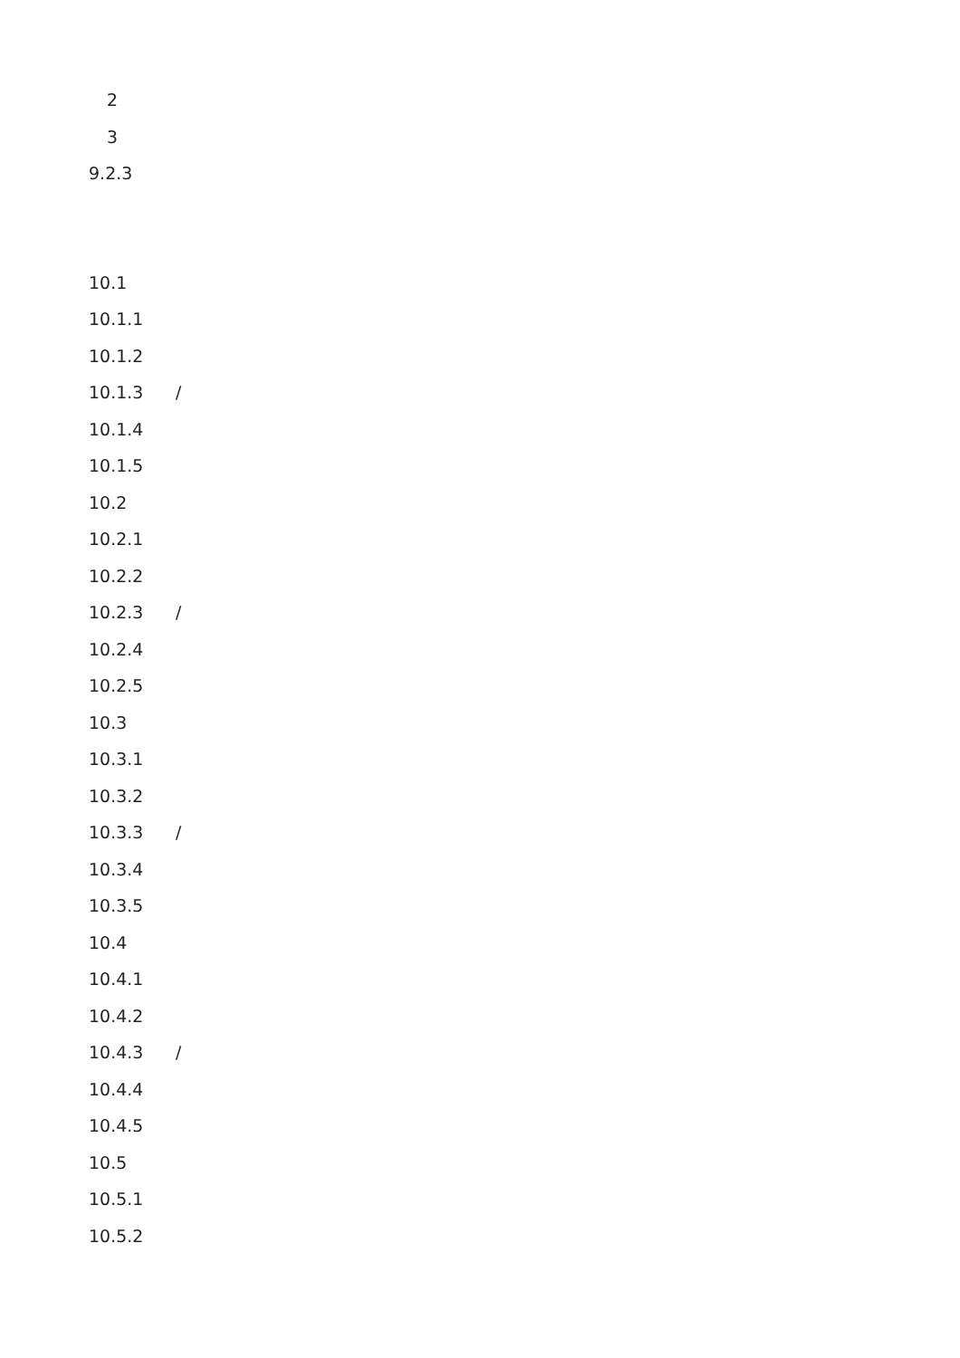2
3
9.2.3
10.1
10.1.1
10.1.2
10.1.3 /
10.1.4
10.1.5
10.2
10.2.1
10.2.2
10.2.3 /
10.2.4
10.2.5
10.3
10.3.1
10.3.2
10.3.3 /
10.3.4
10.3.5
10.4
10.4.1
10.4.2
10.4.3 /
10.4.4
10.4.5
10.5
10.5.1
10.5.2